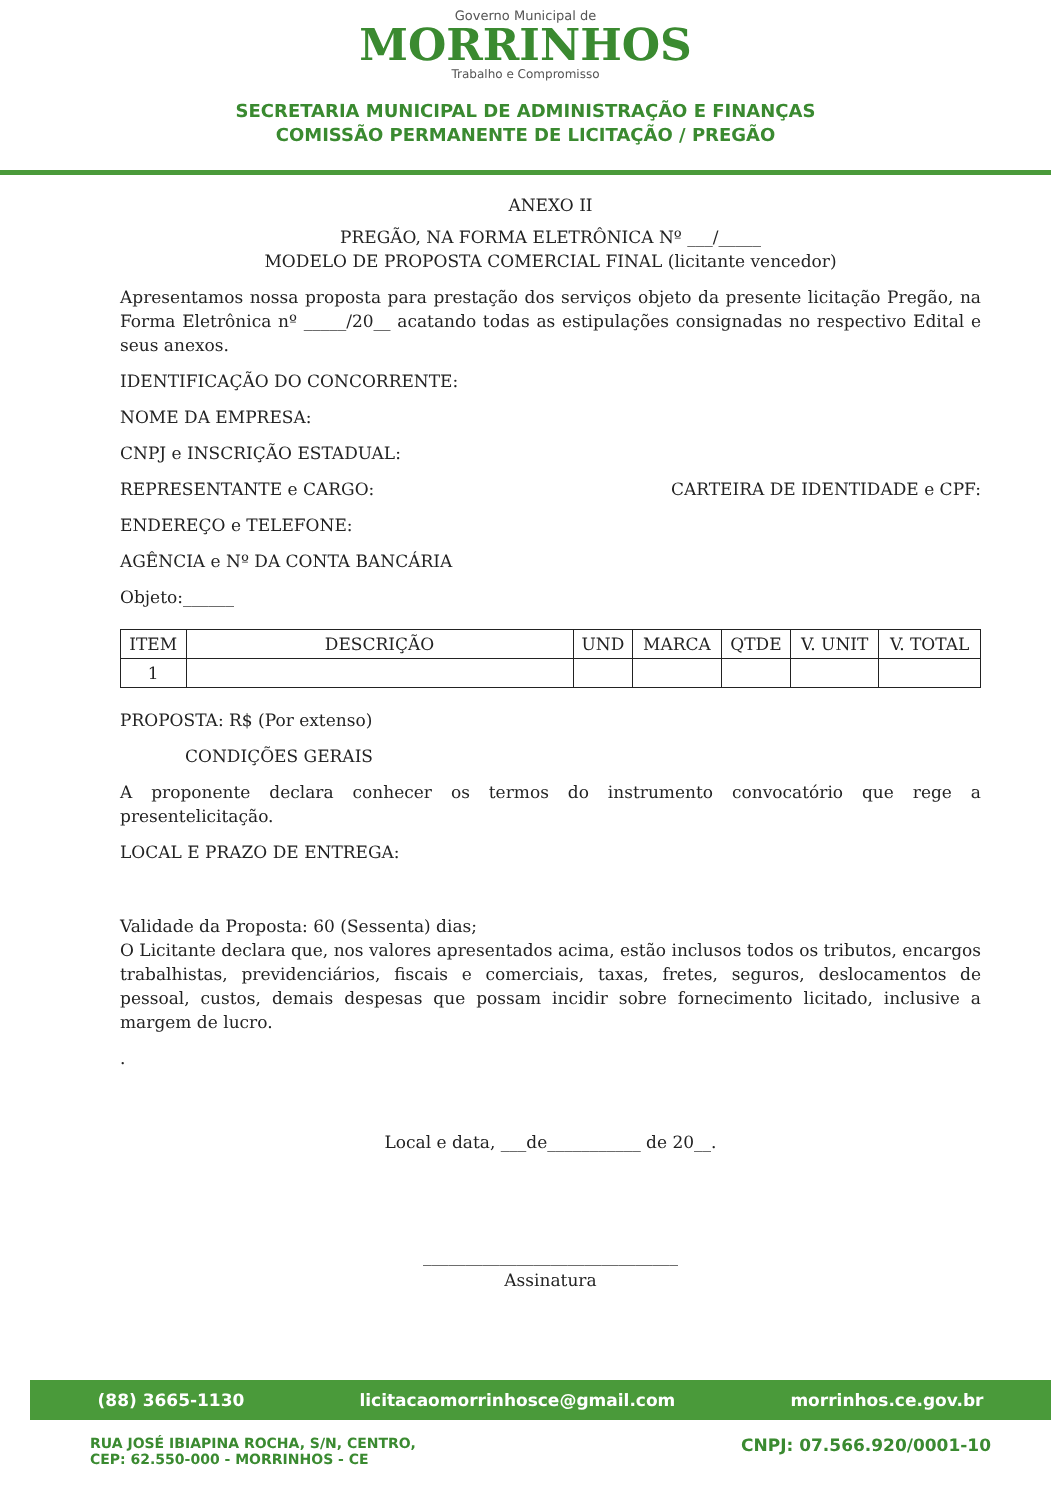Governo Municipal de
MORRINHOS
Trabalho e Compromisso
SECRETARIA MUNICIPAL DE ADMINISTRAÇÃO E FINANÇAS
COMISSÃO PERMANENTE DE LICITAÇÃO / PREGÃO
ANEXO II
PREGÃO, NA FORMA ELETRÔNICA Nº ___/_____
MODELO DE PROPOSTA COMERCIAL FINAL (licitante vencedor)
Apresentamos nossa proposta para prestação dos serviços objeto da presente licitação Pregão, na Forma Eletrônica nº _____/20__ acatando todas as estipulações consignadas no respectivo Edital e seus anexos.
IDENTIFICAÇÃO DO CONCORRENTE:
NOME DA EMPRESA:
CNPJ e INSCRIÇÃO ESTADUAL:
REPRESENTANTE e CARGO: CARTEIRA DE IDENTIDADE e CPF:
ENDEREÇO e TELEFONE:
AGÊNCIA e Nº DA CONTA BANCÁRIA
Objeto:______
| ITEM | DESCRIÇÃO | UND | MARCA | QTDE | V. UNIT | V. TOTAL |
| --- | --- | --- | --- | --- | --- | --- |
| 1 | | | | | | |
PROPOSTA: R$ (Por extenso)
CONDIÇÕES GERAIS
A proponente declara conhecer os termos do instrumento convocatório que rege a presentelicitação.
LOCAL E PRAZO DE ENTREGA:
Validade da Proposta: 60 (Sessenta) dias;
O Licitante declara que, nos valores apresentados acima, estão inclusos todos os tributos, encargos trabalhistas, previdenciários, fiscais e comerciais, taxas, fretes, seguros, deslocamentos de pessoal, custos, demais despesas que possam incidir sobre fornecimento licitado, inclusive a margem de lucro.
.
Local e data, ___de___________ de 20__.
______________________________
Assinatura
(88) 3665-1130 licitacaomorrinhosce@gmail.com morrinhos.ce.gov.br
RUA JOSÉ IBIAPINA ROCHA, S/N, CENTRO,
CEP: 62.550-000 - MORRINHOS - CE CNPJ: 07.566.920/0001-10